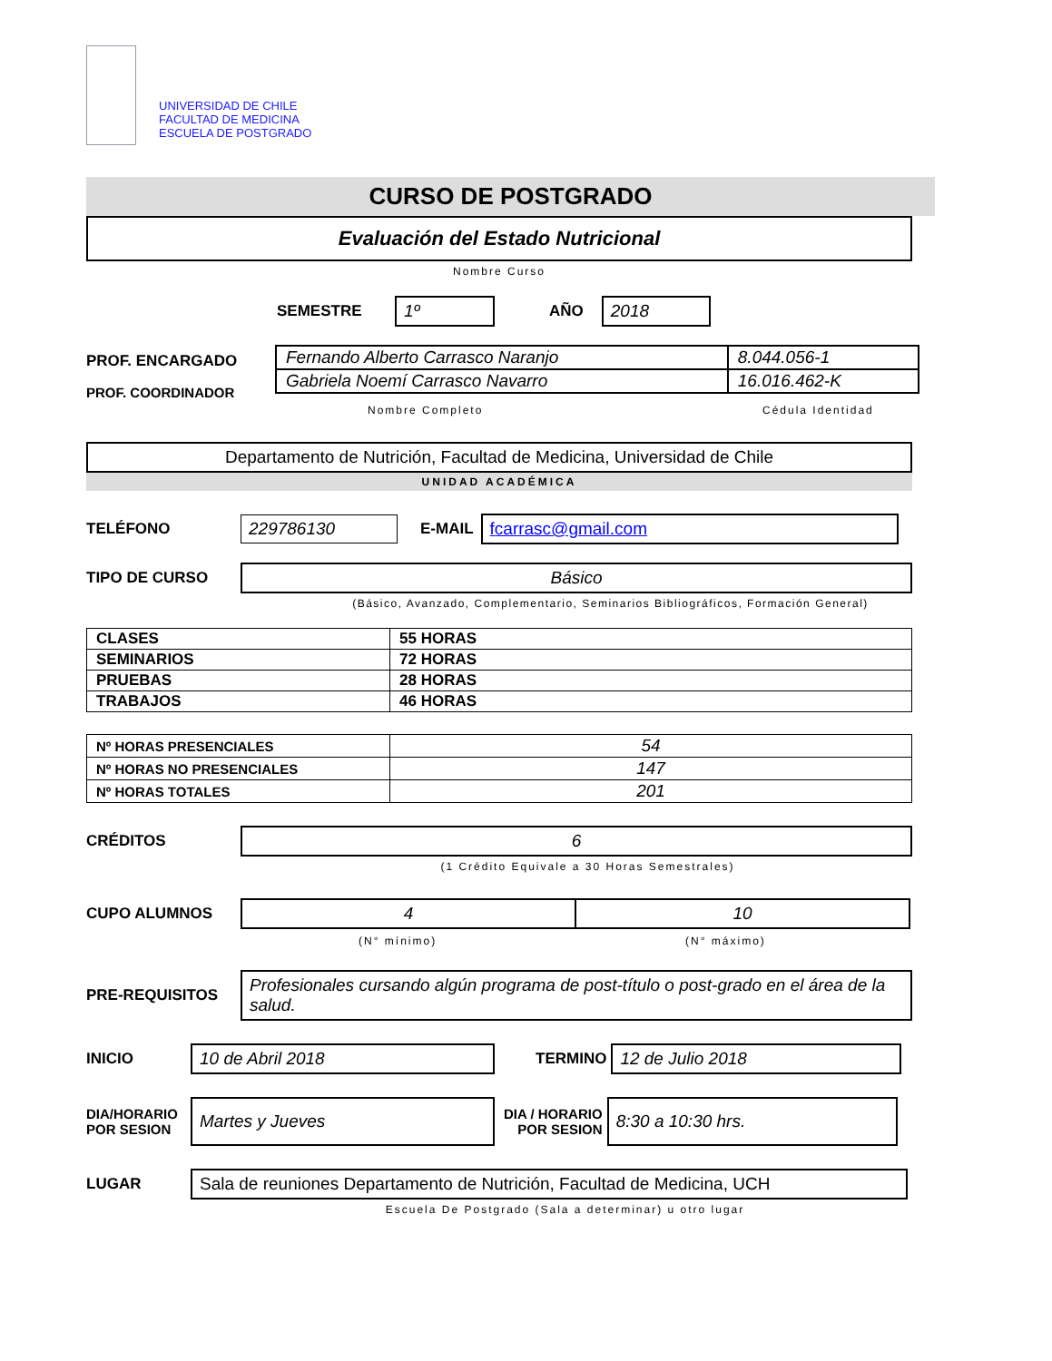UNIVERSIDAD DE CHILE
FACULTAD DE MEDICINA
ESCUELA DE POSTGRADO
CURSO DE POSTGRADO
Evaluación del Estado Nutricional
Nombre Curso
SEMESTRE
1º
AÑO
2018
PROF. ENCARGADO
PROF. COORDINADOR
| Fernando Alberto Carrasco Naranjo | 8.044.056-1 |
| Gabriela Noemí Carrasco Navarro | 16.016.462-K |
Nombre Completo Cédula Identidad
Departamento de Nutrición, Facultad de Medicina, Universidad de Chile
UNIDAD ACADÉMICA
TELÉFONO
229786130
E-MAIL
fcarrasc@gmail.com
TIPO DE CURSO
Básico
(Básico, Avanzado, Complementario, Seminarios Bibliográficos, Formación General)
| CLASES | 55 HORAS |
| SEMINARIOS | 72 HORAS |
| PRUEBAS | 28 HORAS |
| TRABAJOS | 46 HORAS |
| Nº HORAS PRESENCIALES | 54 |
| Nº HORAS NO PRESENCIALES | 147 |
| Nº HORAS TOTALES | 201 |
CRÉDITOS
6
(1 Crédito Equivale a 30 Horas Semestrales)
CUPO ALUMNOS
4 10
(N° mínimo) (N° máximo)
PRE-REQUISITOS
Profesionales cursando algún programa de post-título o post-grado en el área de la salud.
INICIO
10 de Abril 2018
TERMINO
12 de Julio 2018
DIA/HORARIO
POR SESION
Martes y Jueves
DIA / HORARIO
POR SESION
8:30 a 10:30 hrs.
LUGAR
Sala de reuniones Departamento de Nutrición, Facultad de Medicina, UCH
Escuela De Postgrado (Sala a determinar) u otro lugar